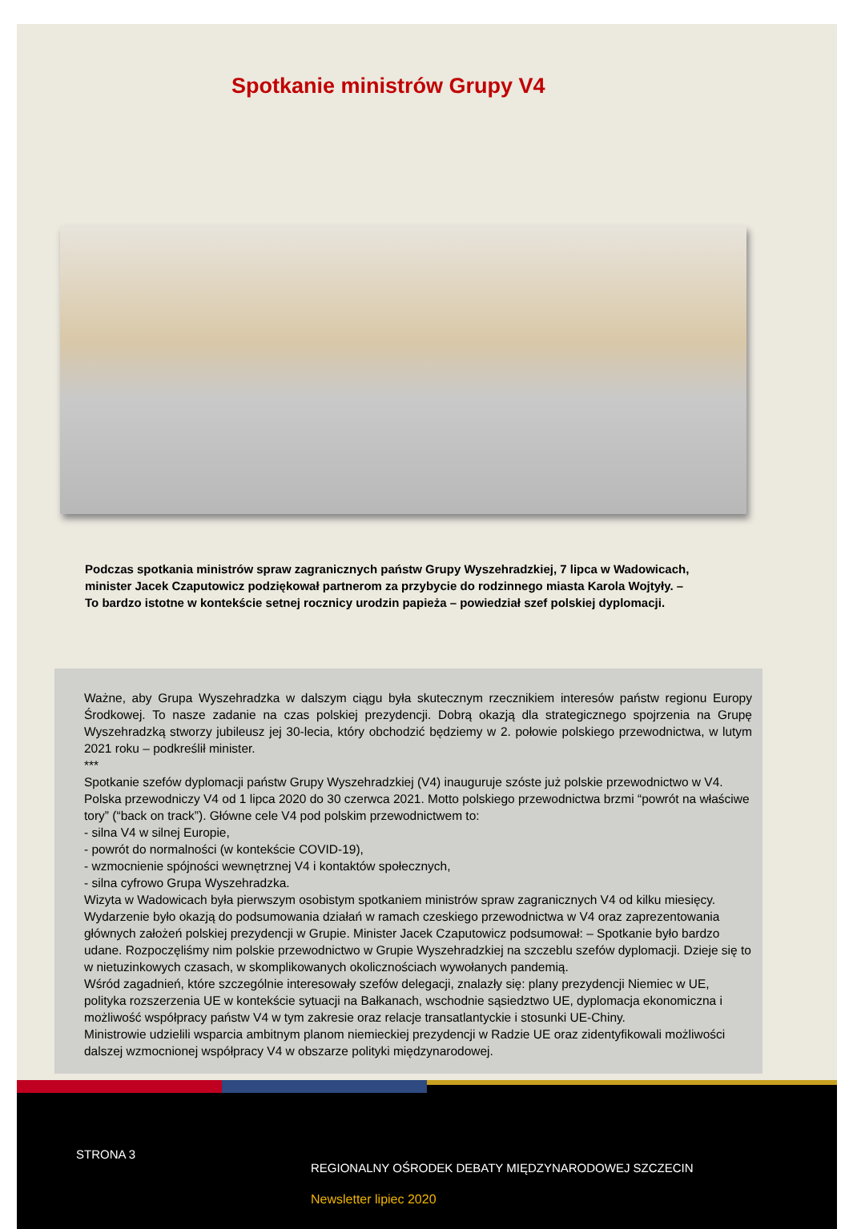Spotkanie ministrów Grupy V4
Podczas spotkania ministrów spraw zagranicznych państw Grupy Wyszehradzkiej, 7 lipca w Wadowicach, minister Jacek Czaputowicz podziękował partnerom za przybycie do rodzinnego miasta Karola Wojtyły. – To bardzo istotne w kontekście setnej rocznicy urodzin papieża – powiedział szef polskiej dyplomacji.
Ważne, aby Grupa Wyszehradzka w dalszym ciągu była skutecznym rzecznikiem interesów państw regionu Europy Środkowej. To nasze zadanie na czas polskiej prezydencji. Dobrą okazją dla strategicznego spojrzenia na Grupę Wyszehradzką stworzy jubileusz jej 30-lecia, który obchodzić będziemy w 2. połowie polskiego przewodnictwa, w lutym 2021 roku – podkreślił minister.
***
Spotkanie szefów dyplomacji państw Grupy Wyszehradzkiej (V4) inauguruje szóste już polskie przewodnictwo w V4.
Polska przewodniczy V4 od 1 lipca 2020 do 30 czerwca 2021. Motto polskiego przewodnictwa brzmi “powrót na właściwe tory” (“back on track”). Główne cele V4 pod polskim przewodnictwem to:
- silna V4 w silnej Europie,
- powrót do normalności (w kontekście COVID-19),
- wzmocnienie spójności wewnętrznej V4 i kontaktów społecznych,
- silna cyfrowo Grupa Wyszehradzka.
Wizyta w Wadowicach była pierwszym osobistym spotkaniem ministrów spraw zagranicznych V4 od kilku miesięcy. Wydarzenie było okazją do podsumowania działań w ramach czeskiego przewodnictwa w V4 oraz zaprezentowania głównych założeń polskiej prezydencji w Grupie. Minister Jacek Czaputowicz podsumował: – Spotkanie było bardzo udane. Rozpoczęliśmy nim polskie przewodnictwo w Grupie Wyszehradzkiej na szczeblu szefów dyplomacji. Dzieje się to w nietuzinkowych czasach, w skomplikowanych okolicznościach wywołanych pandemią.
Wśród zagadnień, które szczególnie interesowały szefów delegacji, znalazły się: plany prezydencji Niemiec w UE, polityka rozszerzenia UE w kontekście sytuacji na Bałkanach, wschodnie sąsiedztwo UE, dyplomacja ekonomiczna i możliwość współpracy państw V4 w tym zakresie oraz relacje transatlantyckie i stosunki UE-Chiny.
Ministrowie udzielili wsparcia ambitnym planom niemieckiej prezydencji w Radzie UE oraz zidentyfikowali możliwości dalszej wzmocnionej współpracy V4 w obszarze polityki międzynarodowej.
STRONA 3
REGIONALNY OŚRODEK DEBATY MIĘDZYNARODOWEJ SZCZECIN
Newsletter lipiec 2020